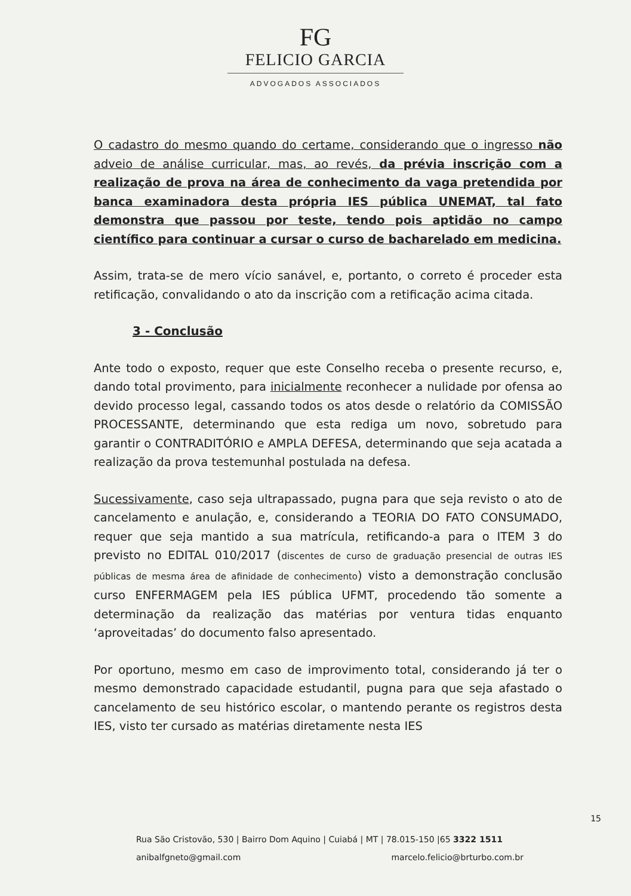FG
FELICIO GARCIA
ADVOGADOS ASSOCIADOS
O cadastro do mesmo quando do certame, considerando que o ingresso não adveio de análise curricular, mas, ao revés, da prévia inscrição com a realização de prova na área de conhecimento da vaga pretendida por banca examinadora desta própria IES pública UNEMAT, tal fato demonstra que passou por teste, tendo pois aptidão no campo científico para continuar a cursar o curso de bacharelado em medicina.
Assim, trata-se de mero vício sanável, e, portanto, o correto é proceder esta retificação, convalidando o ato da inscrição com a retificação acima citada.
3 - Conclusão
Ante todo o exposto, requer que este Conselho receba o presente recurso, e, dando total provimento, para inicialmente reconhecer a nulidade por ofensa ao devido processo legal, cassando todos os atos desde o relatório da COMISSÃO PROCESSANTE, determinando que esta rediga um novo, sobretudo para garantir o CONTRADITÓRIO e AMPLA DEFESA, determinando que seja acatada a realização da prova testemunhal postulada na defesa.
Sucessivamente, caso seja ultrapassado, pugna para que seja revisto o ato de cancelamento e anulação, e, considerando a TEORIA DO FATO CONSUMADO, requer que seja mantido a sua matrícula, retificando-a para o ITEM 3 do previsto no EDITAL 010/2017 (discentes de curso de graduação presencial de outras IES públicas de mesma área de afinidade de conhecimento) visto a demonstração conclusão curso ENFERMAGEM pela IES pública UFMT, procedendo tão somente a determinação da realização das matérias por ventura tidas enquanto ‘aproveitadas’ do documento falso apresentado.
Por oportuno, mesmo em caso de improvimento total, considerando já ter o mesmo demonstrado capacidade estudantil, pugna para que seja afastado o cancelamento de seu histórico escolar, o mantendo perante os registros desta IES, visto ter cursado as matérias diretamente nesta IES
15
Rua São Cristovão, 530 | Bairro Dom Aquino | Cuiabá | MT | 78.015-150 |65 3322 1511
anibalfgneto@gmail.com marcelo.felicio@brturbo.com.br